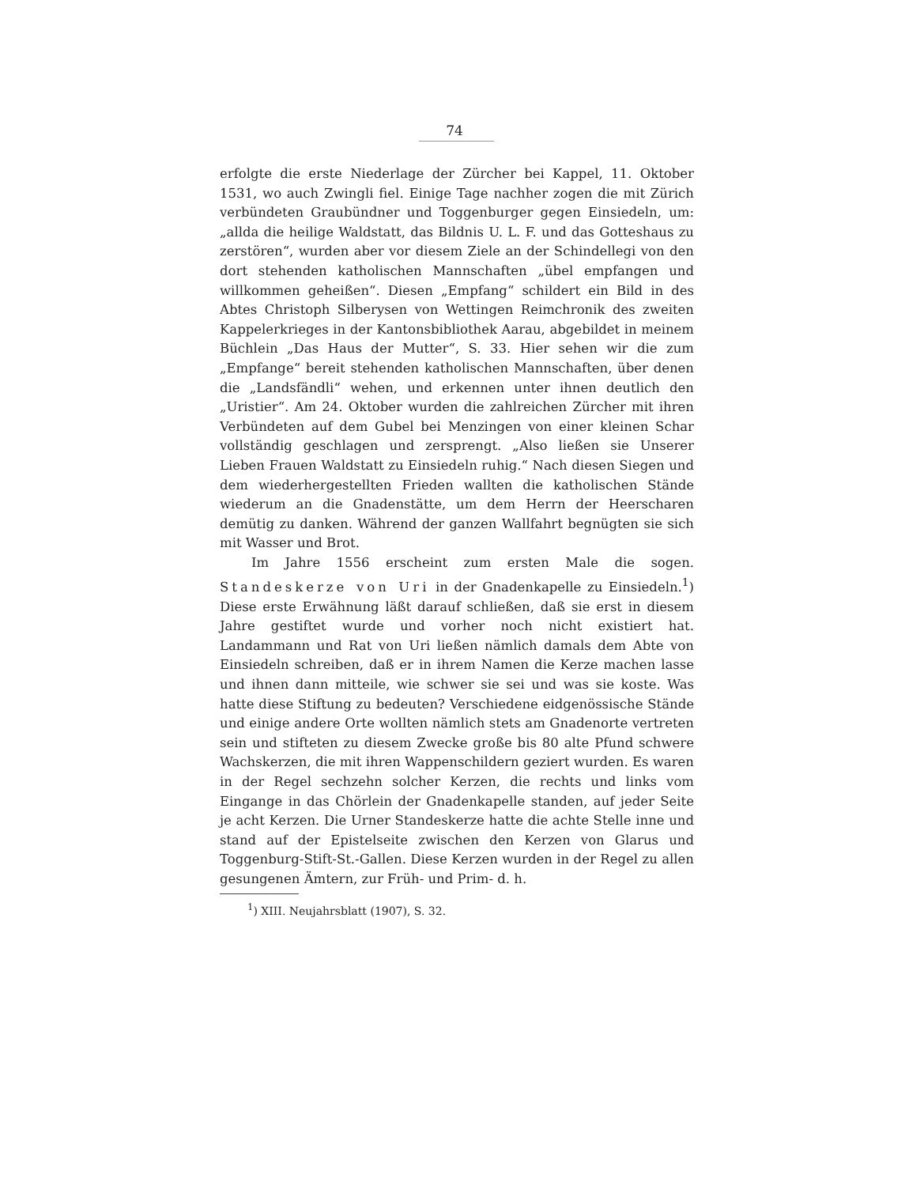74
erfolgte die erste Niederlage der Zürcher bei Kappel, 11. Oktober 1531, wo auch Zwingli fiel. Einige Tage nachher zogen die mit Zürich verbündeten Graubündner und Toggenburger gegen Einsiedeln, um: „allda die heilige Waldstatt, das Bildnis U. L. F. und das Gotteshaus zu zerstören“, wurden aber vor diesem Ziele an der Schindellegi von den dort stehenden katholischen Mannschaften „übel empfangen und willkommen geheißen“. Diesen „Empfang“ schildert ein Bild in des Abtes Christoph Silberysen von Wettingen Reimchronik des zweiten Kappelerkrieges in der Kantonsbibliothek Aarau, abgebildet in meinem Büchlein „Das Haus der Mutter“, S. 33. Hier sehen wir die zum „Empfange“ bereit stehenden katholischen Mannschaften, über denen die „Landsfändli“ wehen, und erkennen unter ihnen deutlich den „Uristier“. Am 24. Oktober wurden die zahlreichen Zürcher mit ihren Verbündeten auf dem Gubel bei Menzingen von einer kleinen Schar vollständig geschlagen und zersprengt. „Also ließen sie Unserer Lieben Frauen Waldstatt zu Einsiedeln ruhig.“ Nach diesen Siegen und dem wiederhergestellten Frieden wallten die katholischen Stände wiederum an die Gnadenstätte, um dem Herrn der Heerscharen demütig zu danken. Während der ganzen Wallfahrt begnügten sie sich mit Wasser und Brot.
Im Jahre 1556 erscheint zum ersten Male die sogen. Standeskerze von Uri in der Gnadenkapelle zu Einsiedeln.<sup>1</sup>) Diese erste Erwähnung läßt darauf schließen, daß sie erst in diesem Jahre gestiftet wurde und vorher noch nicht existiert hat. Landammann und Rat von Uri ließen nämlich damals dem Abte von Einsiedeln schreiben, daß er in ihrem Namen die Kerze machen lasse und ihnen dann mitteile, wie schwer sie sei und was sie koste. Was hatte diese Stiftung zu bedeuten? Verschiedene eidgenössische Stände und einige andere Orte wollten nämlich stets am Gnadenorte vertreten sein und stifteten zu diesem Zwecke große bis 80 alte Pfund schwere Wachskerzen, die mit ihren Wappenschildern geziert wurden. Es waren in der Regel sechzehn solcher Kerzen, die rechts und links vom Eingange in das Chörlein der Gnadenkapelle standen, auf jeder Seite je acht Kerzen. Die Urner Standeskerze hatte die achte Stelle inne und stand auf der Epistelseite zwischen den Kerzen von Glarus und Toggenburg-Stift-St.-Gallen. Diese Kerzen wurden in der Regel zu allen gesungenen Ämtern, zur Früh- und Prim- d. h.
<sup>1</sup>) XIII. Neujahrsblatt (1907), S. 32.